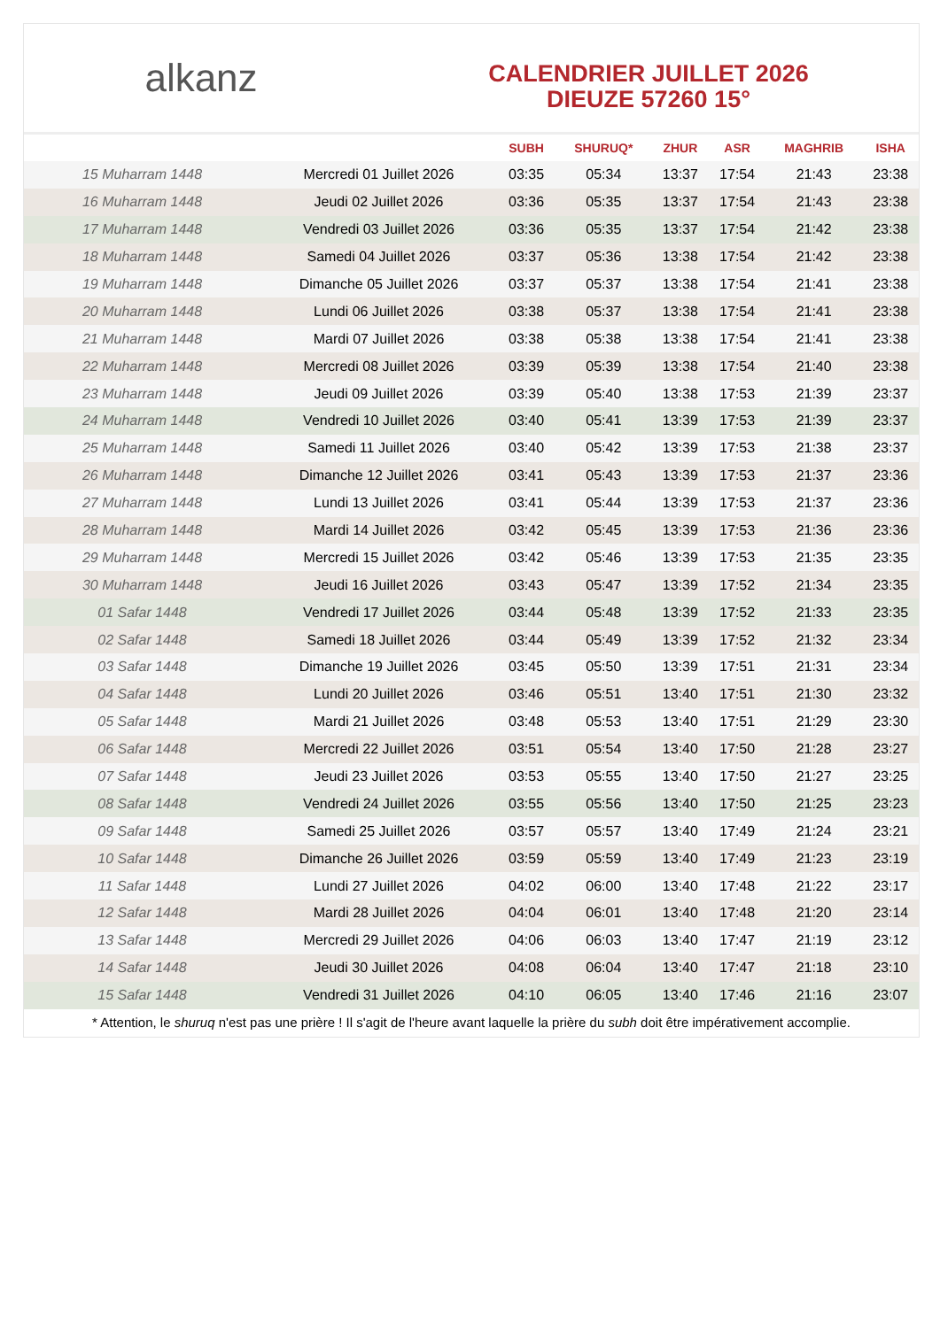alkanz
CALENDRIER JUILLET 2026
DIEUZE 57260 15°
| | | SUBH | SHURUQ* | ZHUR | ASR | MAGHRIB | ISHA |
| --- | --- | --- | --- | --- | --- | --- | --- |
| 15 Muharram 1448 | Mercredi 01 Juillet 2026 | 03:35 | 05:34 | 13:37 | 17:54 | 21:43 | 23:38 |
| 16 Muharram 1448 | Jeudi 02 Juillet 2026 | 03:36 | 05:35 | 13:37 | 17:54 | 21:43 | 23:38 |
| 17 Muharram 1448 | Vendredi 03 Juillet 2026 | 03:36 | 05:35 | 13:37 | 17:54 | 21:42 | 23:38 |
| 18 Muharram 1448 | Samedi 04 Juillet 2026 | 03:37 | 05:36 | 13:38 | 17:54 | 21:42 | 23:38 |
| 19 Muharram 1448 | Dimanche 05 Juillet 2026 | 03:37 | 05:37 | 13:38 | 17:54 | 21:41 | 23:38 |
| 20 Muharram 1448 | Lundi 06 Juillet 2026 | 03:38 | 05:37 | 13:38 | 17:54 | 21:41 | 23:38 |
| 21 Muharram 1448 | Mardi 07 Juillet 2026 | 03:38 | 05:38 | 13:38 | 17:54 | 21:41 | 23:38 |
| 22 Muharram 1448 | Mercredi 08 Juillet 2026 | 03:39 | 05:39 | 13:38 | 17:54 | 21:40 | 23:38 |
| 23 Muharram 1448 | Jeudi 09 Juillet 2026 | 03:39 | 05:40 | 13:38 | 17:53 | 21:39 | 23:37 |
| 24 Muharram 1448 | Vendredi 10 Juillet 2026 | 03:40 | 05:41 | 13:39 | 17:53 | 21:39 | 23:37 |
| 25 Muharram 1448 | Samedi 11 Juillet 2026 | 03:40 | 05:42 | 13:39 | 17:53 | 21:38 | 23:37 |
| 26 Muharram 1448 | Dimanche 12 Juillet 2026 | 03:41 | 05:43 | 13:39 | 17:53 | 21:37 | 23:36 |
| 27 Muharram 1448 | Lundi 13 Juillet 2026 | 03:41 | 05:44 | 13:39 | 17:53 | 21:37 | 23:36 |
| 28 Muharram 1448 | Mardi 14 Juillet 2026 | 03:42 | 05:45 | 13:39 | 17:53 | 21:36 | 23:36 |
| 29 Muharram 1448 | Mercredi 15 Juillet 2026 | 03:42 | 05:46 | 13:39 | 17:53 | 21:35 | 23:35 |
| 30 Muharram 1448 | Jeudi 16 Juillet 2026 | 03:43 | 05:47 | 13:39 | 17:52 | 21:34 | 23:35 |
| 01 Safar 1448 | Vendredi 17 Juillet 2026 | 03:44 | 05:48 | 13:39 | 17:52 | 21:33 | 23:35 |
| 02 Safar 1448 | Samedi 18 Juillet 2026 | 03:44 | 05:49 | 13:39 | 17:52 | 21:32 | 23:34 |
| 03 Safar 1448 | Dimanche 19 Juillet 2026 | 03:45 | 05:50 | 13:39 | 17:51 | 21:31 | 23:34 |
| 04 Safar 1448 | Lundi 20 Juillet 2026 | 03:46 | 05:51 | 13:40 | 17:51 | 21:30 | 23:32 |
| 05 Safar 1448 | Mardi 21 Juillet 2026 | 03:48 | 05:53 | 13:40 | 17:51 | 21:29 | 23:30 |
| 06 Safar 1448 | Mercredi 22 Juillet 2026 | 03:51 | 05:54 | 13:40 | 17:50 | 21:28 | 23:27 |
| 07 Safar 1448 | Jeudi 23 Juillet 2026 | 03:53 | 05:55 | 13:40 | 17:50 | 21:27 | 23:25 |
| 08 Safar 1448 | Vendredi 24 Juillet 2026 | 03:55 | 05:56 | 13:40 | 17:50 | 21:25 | 23:23 |
| 09 Safar 1448 | Samedi 25 Juillet 2026 | 03:57 | 05:57 | 13:40 | 17:49 | 21:24 | 23:21 |
| 10 Safar 1448 | Dimanche 26 Juillet 2026 | 03:59 | 05:59 | 13:40 | 17:49 | 21:23 | 23:19 |
| 11 Safar 1448 | Lundi 27 Juillet 2026 | 04:02 | 06:00 | 13:40 | 17:48 | 21:22 | 23:17 |
| 12 Safar 1448 | Mardi 28 Juillet 2026 | 04:04 | 06:01 | 13:40 | 17:48 | 21:20 | 23:14 |
| 13 Safar 1448 | Mercredi 29 Juillet 2026 | 04:06 | 06:03 | 13:40 | 17:47 | 21:19 | 23:12 |
| 14 Safar 1448 | Jeudi 30 Juillet 2026 | 04:08 | 06:04 | 13:40 | 17:47 | 21:18 | 23:10 |
| 15 Safar 1448 | Vendredi 31 Juillet 2026 | 04:10 | 06:05 | 13:40 | 17:46 | 21:16 | 23:07 |
* Attention, le shuruq n'est pas une prière ! Il s'agit de l'heure avant laquelle la prière du subh doit être impérativement accomplie.